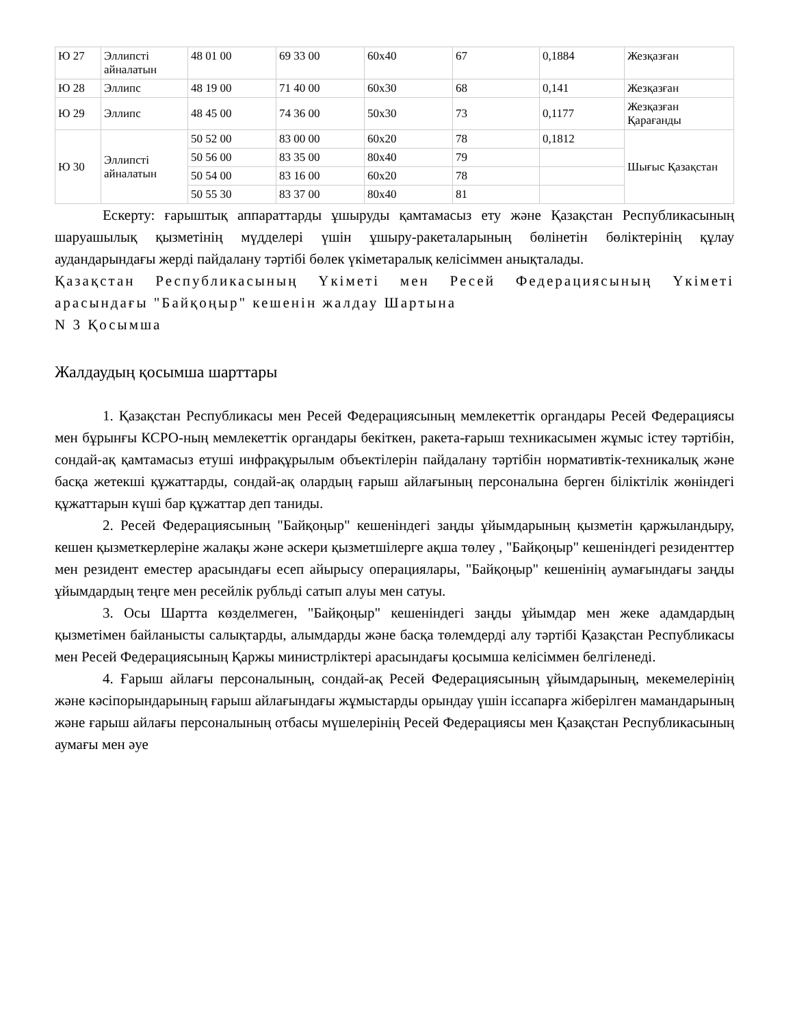| Ю 27 | Эллипсті айналатын | 48 01 00 | 69 33 00 | 60x40 | 67 | 0,1884 | Жезқазған |
| Ю 28 | Эллипс | 48 19 00 | 71 40 00 | 60x30 | 68 | 0,141 | Жезқазған |
| Ю 29 | Эллипс | 48 45 00 | 74 36 00 | 50x30 | 73 | 0,1177 | Жезқазған Қарағанды |
| Ю 30 | Эллипсті айналатын | 50 52 00 | 83 00 00 | 60x20 | 78 | 0,1812 | Шығыс Қазақстан |
| | | 50 56 00 | 83 35 00 | 80x40 | 79 | | |
| | | 50 54 00 | 83 16 00 | 60x20 | 78 | | |
| | | 50 55 30 | 83 37 00 | 80x40 | 81 | | |
Ескерту: ғарыштық аппараттарды ұшыруды қамтамасыз ету және Қазақстан Республикасының шаруашылық қызметінің мүдделері үшін ұшыру-ракеталарының бөлінетін бөліктерінің құлау аудандарындағы жерді пайдалану тәртібі бөлек үкіметаралық келісіммен анықталады.
Қазақстан Республикасының Үкіметі мен Ресей Федерациясының Үкіметі арасындағы "Байқоңыр" кешенін жалдау Шартына
N 3 Қосымша
Жалдаудың қосымша шарттары
1. Қазақстан Республикасы мен Ресей Федерациясының мемлекеттік органдары Ресей Федерациясы мен бұрынғы КСРО-ның мемлекеттік органдары бекіткен, ракета-ғарыш техникасымен жұмыс істеу тәртібін, сондай-ақ қамтамасыз етуші инфрақұрылым объектілерін пайдалану тәртібін нормативтік-техникалық және басқа жетекші құжаттарды, сондай-ақ олардың ғарыш айлағының персоналына берген біліктілік жөніндегі құжаттарын күші бар құжаттар деп таниды.
2. Ресей Федерациясының "Байқоңыр" кешеніндегі заңды ұйымдарының қызметін қаржыландыру, кешен қызметкерлеріне жалақы және әскери қызметшілерге ақша төлеу , "Байқоңыр" кешеніндегі резиденттер мен резидент еместер арасындағы есеп айырысу операциялары, "Байқоңыр" кешенінің аумағындағы заңды ұйымдардың теңге мен ресейлік рубльді сатып алуы мен сатуы.
3. Осы Шартта көзделмеген, "Байқоңыр" кешеніндегі заңды ұйымдар мен жеке адамдардың қызметімен байланысты салықтарды, алымдарды және басқа төлемдерді алу тәртібі Қазақстан Республикасы мен Ресей Федерациясының Қаржы министрліктері арасындағы қосымша келісіммен белгіленеді.
4. Ғарыш айлағы персоналының, сондай-ақ Ресей Федерациясының ұйымдарының, мекемелерінің және кәсіпорындарының ғарыш айлағындағы жұмыстарды орындау үшін іссапарға жіберілген мамандарының және ғарыш айлағы персоналының отбасы мүшелерінің Ресей Федерациясы мен Қазақстан Республикасының аумағы мен әуе